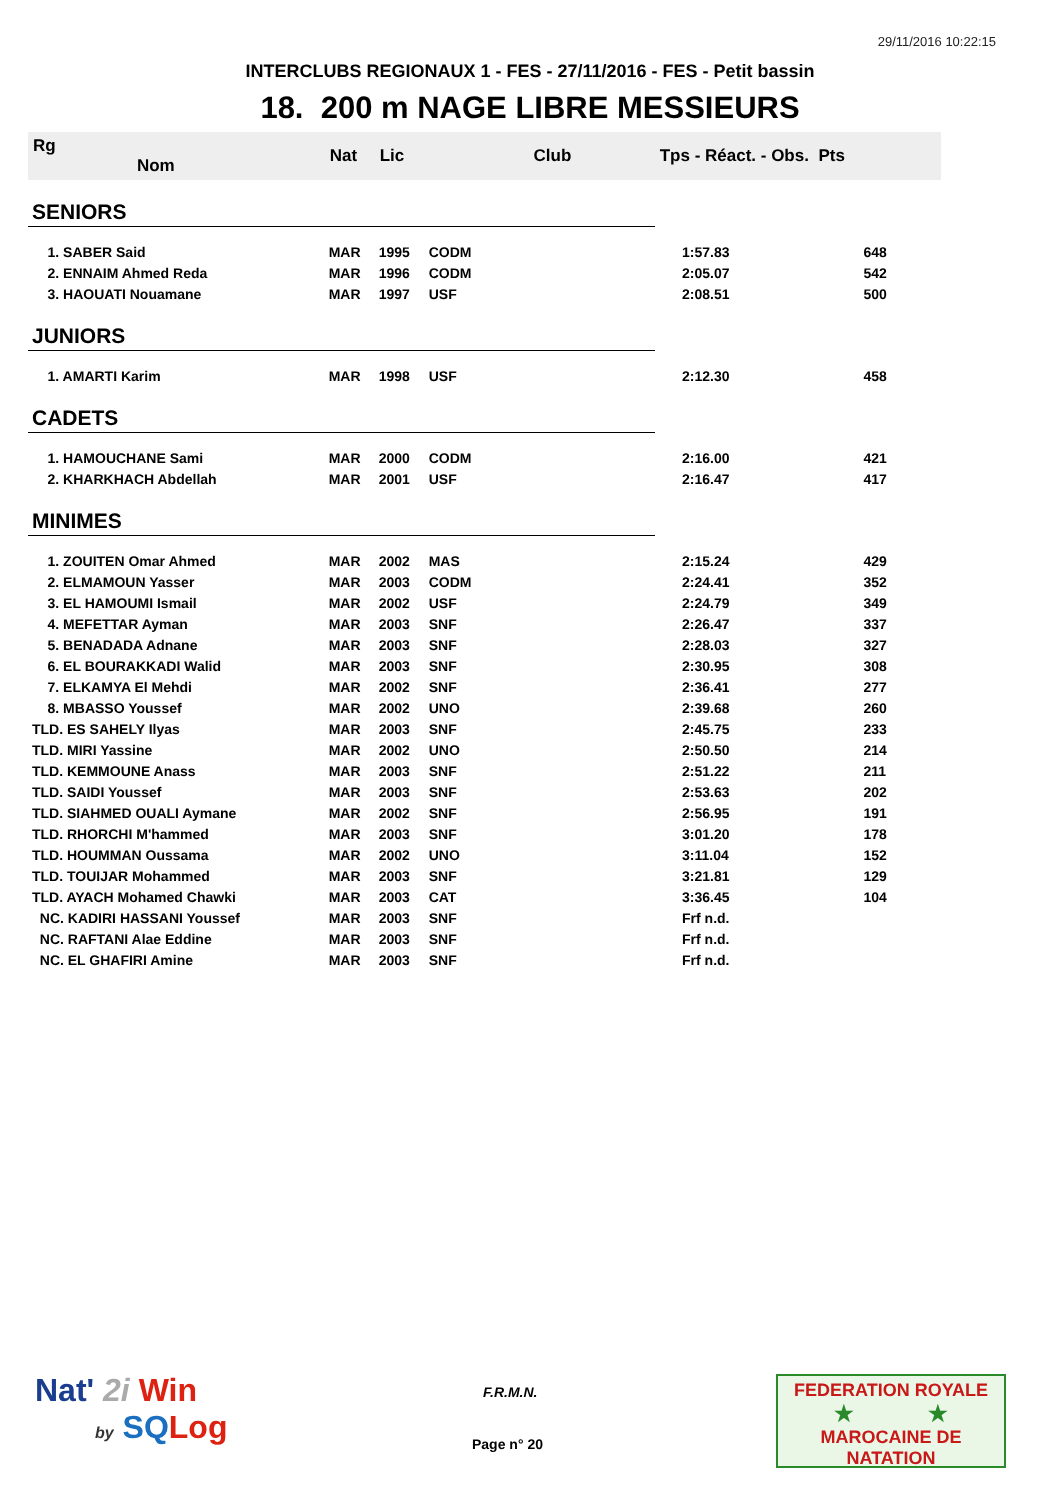29/11/2016 10:22:15
INTERCLUBS REGIONAUX 1 - FES - 27/11/2016 - FES - Petit bassin
18. 200 m NAGE LIBRE MESSIEURS
| Rg Nom | | Nat | Lic | Club | Tps - Réact. - Obs. Pts | |
| --- | --- | --- | --- | --- | --- | --- |
| SENIORS | | | | | | |
| 1. SABER Said | | MAR | 1995 | CODM | 1:57.83 | 648 |
| 2. ENNAIM Ahmed Reda | | MAR | 1996 | CODM | 2:05.07 | 542 |
| 3. HAOUATI Nouamane | | MAR | 1997 | USF | 2:08.51 | 500 |
| JUNIORS | | | | | | |
| 1. AMARTI Karim | | MAR | 1998 | USF | 2:12.30 | 458 |
| CADETS | | | | | | |
| 1. HAMOUCHANE Sami | | MAR | 2000 | CODM | 2:16.00 | 421 |
| 2. KHARKHACH Abdellah | | MAR | 2001 | USF | 2:16.47 | 417 |
| MINIMES | | | | | | |
| 1. ZOUITEN Omar Ahmed | | MAR | 2002 | MAS | 2:15.24 | 429 |
| 2. ELMAMOUN Yasser | | MAR | 2003 | CODM | 2:24.41 | 352 |
| 3. EL HAMOUMI Ismail | | MAR | 2002 | USF | 2:24.79 | 349 |
| 4. MEFETTAR Ayman | | MAR | 2003 | SNF | 2:26.47 | 337 |
| 5. BENADADA Adnane | | MAR | 2003 | SNF | 2:28.03 | 327 |
| 6. EL BOURAKKADI Walid | | MAR | 2003 | SNF | 2:30.95 | 308 |
| 7. ELKAMYA El Mehdi | | MAR | 2002 | SNF | 2:36.41 | 277 |
| 8. MBASSO Youssef | | MAR | 2002 | UNO | 2:39.68 | 260 |
| TLD. ES SAHELY Ilyas | | MAR | 2003 | SNF | 2:45.75 | 233 |
| TLD. MIRI Yassine | | MAR | 2002 | UNO | 2:50.50 | 214 |
| TLD. KEMMOUNE Anass | | MAR | 2003 | SNF | 2:51.22 | 211 |
| TLD. SAIDI Youssef | | MAR | 2003 | SNF | 2:53.63 | 202 |
| TLD. SIAHMED OUALI Aymane | | MAR | 2002 | SNF | 2:56.95 | 191 |
| TLD. RHORCHI M'hammed | | MAR | 2003 | SNF | 3:01.20 | 178 |
| TLD. HOUMMAN Oussama | | MAR | 2002 | UNO | 3:11.04 | 152 |
| TLD. TOUIJAR Mohammed | | MAR | 2003 | SNF | 3:21.81 | 129 |
| TLD. AYACH Mohamed Chawki | | MAR | 2003 | CAT | 3:36.45 | 104 |
| NC. KADIRI HASSANI Youssef | | MAR | 2003 | SNF | Frf n.d. | |
| NC. RAFTANI Alae Eddine | | MAR | 2003 | SNF | Frf n.d. | |
| NC. EL GHAFIRI Amine | | MAR | 2003 | SNF | Frf n.d. | |
Nat' 2i Win
by SQ Log
F.R.M.N.
Page n° 20
FEDERATION ROYALE
★ ★
MAROCAINE DE NATATION